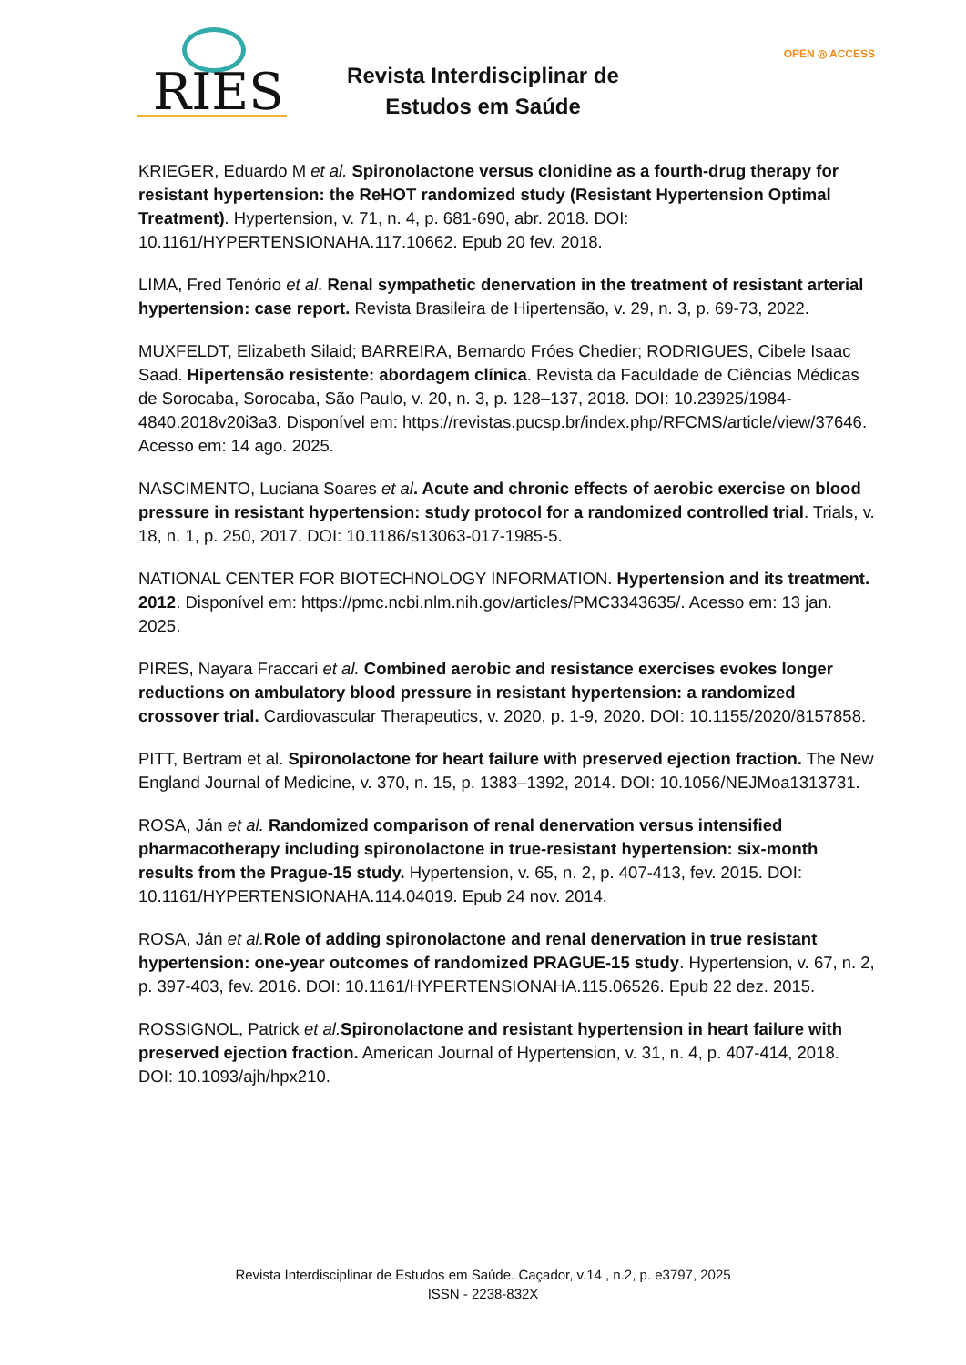RIES
Revista Interdisciplinar de
Estudos em Saúde
OPEN ◎ ACCESS
KRIEGER, Eduardo M et al. Spironolactone versus clonidine as a fourth-drug therapy for resistant hypertension: the ReHOT randomized study (Resistant Hypertension Optimal Treatment). Hypertension, v. 71, n. 4, p. 681-690, abr. 2018. DOI: 10.1161/HYPERTENSIONAHA.117.10662. Epub 20 fev. 2018.
LIMA, Fred Tenório et al. Renal sympathetic denervation in the treatment of resistant arterial hypertension: case report. Revista Brasileira de Hipertensão, v. 29, n. 3, p. 69-73, 2022.
MUXFELDT, Elizabeth Silaid; BARREIRA, Bernardo Fróes Chedier; RODRIGUES, Cibele Isaac Saad. Hipertensão resistente: abordagem clínica. Revista da Faculdade de Ciências Médicas de Sorocaba, Sorocaba, São Paulo, v. 20, n. 3, p. 128–137, 2018. DOI: 10.23925/1984-4840.2018v20i3a3. Disponível em: https://revistas.pucsp.br/index.php/RFCMS/article/view/37646. Acesso em: 14 ago. 2025.
NASCIMENTO, Luciana Soares et al. Acute and chronic effects of aerobic exercise on blood pressure in resistant hypertension: study protocol for a randomized controlled trial. Trials, v. 18, n. 1, p. 250, 2017. DOI: 10.1186/s13063-017-1985-5.
NATIONAL CENTER FOR BIOTECHNOLOGY INFORMATION. Hypertension and its treatment. 2012. Disponível em: https://pmc.ncbi.nlm.nih.gov/articles/PMC3343635/. Acesso em: 13 jan. 2025.
PIRES, Nayara Fraccari et al. Combined aerobic and resistance exercises evokes longer reductions on ambulatory blood pressure in resistant hypertension: a randomized crossover trial. Cardiovascular Therapeutics, v. 2020, p. 1-9, 2020. DOI: 10.1155/2020/8157858.
PITT, Bertram et al. Spironolactone for heart failure with preserved ejection fraction. The New England Journal of Medicine, v. 370, n. 15, p. 1383–1392, 2014. DOI: 10.1056/NEJMoa1313731.
ROSA, Ján et al. Randomized comparison of renal denervation versus intensified pharmacotherapy including spironolactone in true-resistant hypertension: six-month results from the Prague-15 study. Hypertension, v. 65, n. 2, p. 407-413, fev. 2015. DOI: 10.1161/HYPERTENSIONAHA.114.04019. Epub 24 nov. 2014.
ROSA, Ján et al. Role of adding spironolactone and renal denervation in true resistant hypertension: one-year outcomes of randomized PRAGUE-15 study. Hypertension, v. 67, n. 2, p. 397-403, fev. 2016. DOI: 10.1161/HYPERTENSIONAHA.115.06526. Epub 22 dez. 2015.
ROSSIGNOL, Patrick et al. Spironolactone and resistant hypertension in heart failure with preserved ejection fraction. American Journal of Hypertension, v. 31, n. 4, p. 407-414, 2018. DOI: 10.1093/ajh/hpx210.
Revista Interdisciplinar de Estudos em Saúde. Caçador, v.14 , n.2, p. e3797, 2025
ISSN - 2238-832X